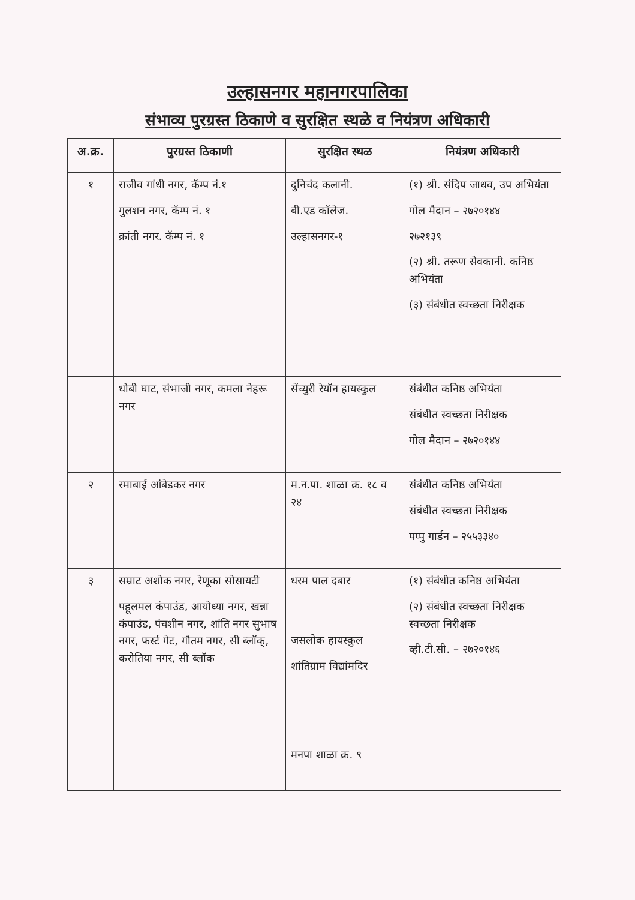उल्हासनगर महानगरपालिका
संभाव्य पुरग्रस्त ठिकाणे व सुरक्षित स्थळे व नियंत्रण अधिकारी
| अ.क्र. | पुरग्रस्त ठिकाणी | सुरक्षित स्थळ | नियंत्रण अधिकारी |
| --- | --- | --- | --- |
| १ | राजीव गांधी नगर, कॅम्प नं.१ गुलशन नगर, कॅम्प नं. १ क्रांती नगर. कॅम्प नं. १ | दुनिचंद कलानी. बी.एड कॉलेज. उल्हासनगर-१ | (१) श्री. संदिप जाधव, उप अभियंता गोल मैदान – २७२०१४४ २७२१३९ (२) श्री. तरूण सेवकानी. कनिष्ठ अभियंता (३) संबंधीत स्वच्छता निरीक्षक |
| | धोबी घाट, संभाजी नगर, कमला नेहरू नगर | सेंच्युरी रेयॉन हायस्कुल | संबंधीत कनिष्ठ अभियंता संबंधीत स्वच्छता निरीक्षक गोल मैदान – २७२०१४४ |
| २ | रमाबाई आंबेडकर नगर | म.न.पा. शाळा क्र. १८ व २४ | संबंधीत कनिष्ठ अभियंता संबंधीत स्वच्छता निरीक्षक पप्पु गार्डन – २५५३३४० |
| ३ | सम्राट अशोक नगर, रेणूका सोसायटी पहूलमल कंपाउंड, आयोध्या नगर, खन्ना कंपाउंड, पंचशीन नगर, शांति नगर सुभाष नगर, फर्स्ट गेट, गौतम नगर, सी ब्लॉक्, करोतिया नगर, सी ब्लॉक | धरम पाल दबार जसलोक हायस्कुल शांतिग्राम विद्यांमदिर मनपा शाळा क्र. ९ | (१) संबंधीत कनिष्ठ अभियंता (२) संबंधीत स्वच्छता निरीक्षक स्वच्छता निरीक्षक व्ही.टी.सी. – २७२०१४६ |